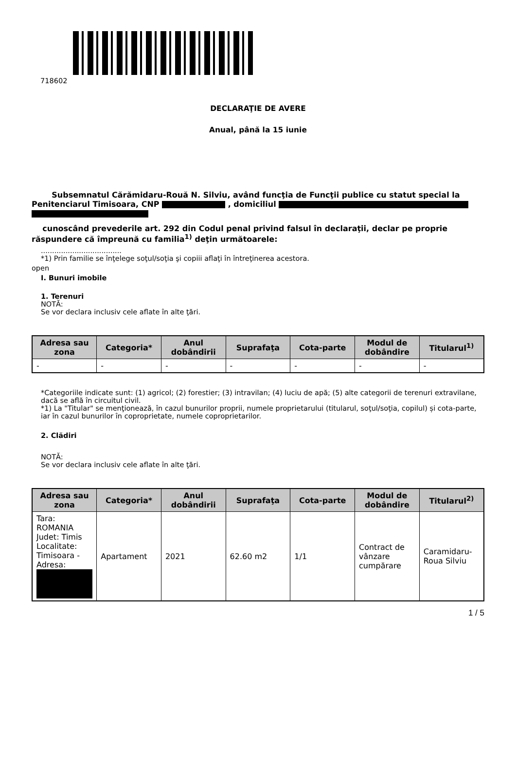718602
DECLARAŢIE DE AVERE
Anual, până la 15 iunie
Subsemnatul Cărămidaru-Rouă N. Silviu, având funcţia de Funcţii publice cu statut special la Penitenciarul Timisoara, CNP , domiciliul
cunoscând prevederile art. 292 din Codul penal privind falsul în declaraţii, declar pe proprie răspundere că împreună cu familia<sup>1)</sup> deţin următoarele:
....................................
*1) Prin familie se înţelege soţul/soţia şi copiii aflaţi în întreţinerea acestora.
open
I. Bunuri imobile
1. Terenuri
NOTĂ:
Se vor declara inclusiv cele aflate în alte ţări.
| Adresa sau zona | Categoria* | Anul dobândirii | Suprafaţa | Cota-parte | Modul de dobândire | Titularul<sup>1)</sup> |
| --- | --- | --- | --- | --- | --- | --- |
| - | - | - | - | - | - | - |
*Categoriile indicate sunt: (1) agricol; (2) forestier; (3) intravilan; (4) luciu de apă; (5) alte categorii de terenuri extravilane, dacă se află în circuitul civil.
*1) La "Titular" se menţionează, în cazul bunurilor proprii, numele proprietarului (titularul, soţul/soţia, copilul) și cota-parte, iar în cazul bunurilor în coproprietate, numele coproprietarilor.
2. Clădiri
NOTĂ:
Se vor declara inclusiv cele aflate în alte ţări.
| Adresa sau zona | Categoria* | Anul dobândirii | Suprafaţa | Cota-parte | Modul de dobândire | Titularul<sup>2)</sup> |
| --- | --- | --- | --- | --- | --- | --- |
| Tara: ROMANIA Judet: Timis Localitate: Timisoara - Adresa: | Apartament | 2021 | 62.60 m2 | 1/1 | Contract de vânzare cumpărare | Caramidaru-Roua Silviu |
1 / 5